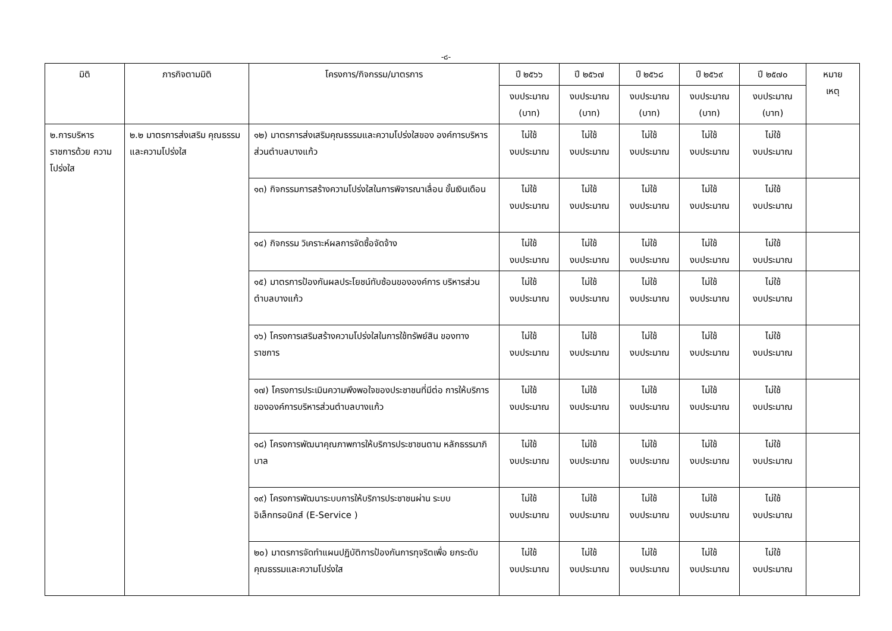-๘-
| มิติ | ภารกิจตามมิติ | โครงการ/กิจกรรม/มาตรการ | ปี ๒๕๖๖ | ปี ๒๕๖๗ | ปี ๒๕๖๘ | ปี ๒๕๖๙ | ปี ๒๕๗๐ | หมาย เหตุ |
| --- | --- | --- | --- | --- | --- | --- | --- | --- |
| | | | งบประมาณ (บาท) | งบประมาณ (บาท) | งบประมาณ (บาท) | งบประมาณ (บาท) | งบประมาณ (บาท) | |
| ๒.การบริหาร ราชการด้วย ความโปร่งใส | ๒.๒ มาตรการส่งเสริม คุณธรรมและความโปร่งใส | ๑๒) มาตรการส่งเสริมคุณธรรมและความโปร่งใสของ องค์การบริหารส่วนตำบลบางแก้ว | ไม่ใช้ งบประมาณ | ไม่ใช้ งบประมาณ | ไม่ใช้ งบประมาณ | ไม่ใช้ งบประมาณ | ไม่ใช้ งบประมาณ | |
| | | ๑๓) กิจกรรมการสร้างความโปร่งใสในการพิจารณาเลื่อน ขั้นเงินเดือน | ไม่ใช้ งบประมาณ | ไม่ใช้ งบประมาณ | ไม่ใช้ งบประมาณ | ไม่ใช้ งบประมาณ | ไม่ใช้ งบประมาณ | |
| | | ๑๔) กิจกรรม วิเคราะห์ผลการจัดซื้อจัดจ้าง | ไม่ใช้ งบประมาณ | ไม่ใช้ งบประมาณ | ไม่ใช้ งบประมาณ | ไม่ใช้ งบประมาณ | ไม่ใช้ งบประมาณ | |
| | | ๑๕) มาตรการป้องกันผลประโยชน์ทับซ้อนขององค์การ บริหารส่วนตำบลบางแก้ว | ไม่ใช้ งบประมาณ | ไม่ใช้ งบประมาณ | ไม่ใช้ งบประมาณ | ไม่ใช้ งบประมาณ | ไม่ใช้ งบประมาณ | |
| | | ๑๖) โครงการเสริมสร้างความโปร่งใสในการใช้ทรัพย์สิน ของทางราชการ | ไม่ใช้ งบประมาณ | ไม่ใช้ งบประมาณ | ไม่ใช้ งบประมาณ | ไม่ใช้ งบประมาณ | ไม่ใช้ งบประมาณ | |
| | | ๑๗) โครงการประเมินความพึงพอใจของประชาชนที่มีต่อ การให้บริการขององค์การบริหารส่วนตำบลบางแก้ว | ไม่ใช้ งบประมาณ | ไม่ใช้ งบประมาณ | ไม่ใช้ งบประมาณ | ไม่ใช้ งบประมาณ | ไม่ใช้ งบประมาณ | |
| | | ๑๘) โครงการพัฒนาคุณภาพการให้บริการประชาชนตาม หลักธรรมาภิบาล | ไม่ใช้ งบประมาณ | ไม่ใช้ งบประมาณ | ไม่ใช้ งบประมาณ | ไม่ใช้ งบประมาณ | ไม่ใช้ งบประมาณ | |
| | | ๑๙) โครงการพัฒนาระบบการให้บริการประชาชนผ่าน ระบบอิเล็กทรอนิกส์ (E-Service ) | ไม่ใช้ งบประมาณ | ไม่ใช้ งบประมาณ | ไม่ใช้ งบประมาณ | ไม่ใช้ งบประมาณ | ไม่ใช้ งบประมาณ | |
| | | ๒๐) มาตรการจัดทำแผนปฏิบัติการป้องกันการทุจริตเพื่อ ยกระดับคุณธรรมและความโปร่งใส | ไม่ใช้ งบประมาณ | ไม่ใช้ งบประมาณ | ไม่ใช้ งบประมาณ | ไม่ใช้ งบประมาณ | ไม่ใช้ งบประมาณ | |